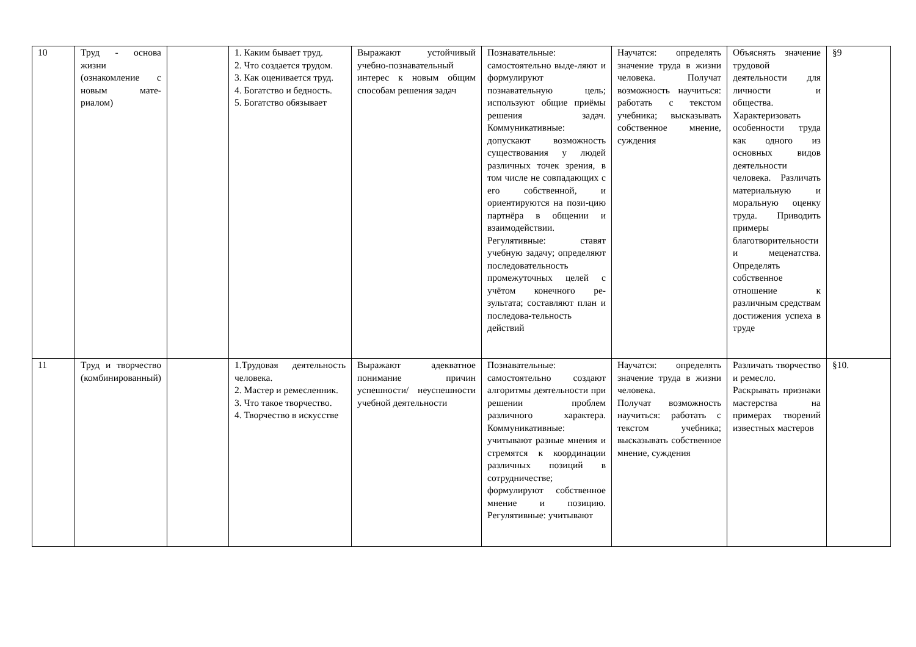| 10 | Труд - основа жизни (ознакомление с новым мате-риалом) | | 1. Каким бывает труд. 2. Что создается трудом. 3. Как оценивается труд. 4. Богатство и бедность. 5. Богатство обязывает | Выражают устойчивый учебно-познавательный интерес к новым общим способам решения задач | Познавательные: самостоятельно выде-ляют и формулируют познавательную цель; используют общие приёмы решения задач. Коммуникативные: допускают возможность существования у людей различных точек зрения, в том числе не совпадающих с его собственной, и ориентируются на пози-цию партнёра в общении и взаимодействии. Регулятивные: ставят учебную задачу; определяют последовательность промежуточных целей с учётом конечного ре-зультата; составляют план и последова-тельность действий | Научатся: определять значение труда в жизни человека. Получат возможность научиться: работать с текстом учебника; высказывать собственное мнение, суждения | Объяснять значение трудовой деятельности для личности и общества. Характеризовать особенности труда как одного из основных видов деятельности человека. Различать материальную и моральную оценку труда. Приводить примеры благотворительности и меценатства. Определять собственное отношение к различным средствам достижения успеха в труде | §9 |
| 11 | Труд и творчество (комбинированный) | | 1.Трудовая деятельность человека. 2. Мастер и ремесленник. 3. Что такое творчество. 4. Творчество в искусстве | Выражают адекватное понимание причин успешности/ неуспешности учебной деятельности | Познавательные: самостоятельно создают алгоритмы деятельности при решении проблем различного характера. Коммуникативные: учитывают разные мнения и стремятся к координации различных позиций в сотрудничестве; формулируют собственное мнение и позицию. Регулятивные: учитывают | Научатся: определять значение труда в жизни человека. Получат возможность научиться: работать с текстом учебника; высказывать собственное мнение, суждения | Различать творчество и ремесло. Раскрывать признаки мастерства на примерах творений известных мастеров | §10. |